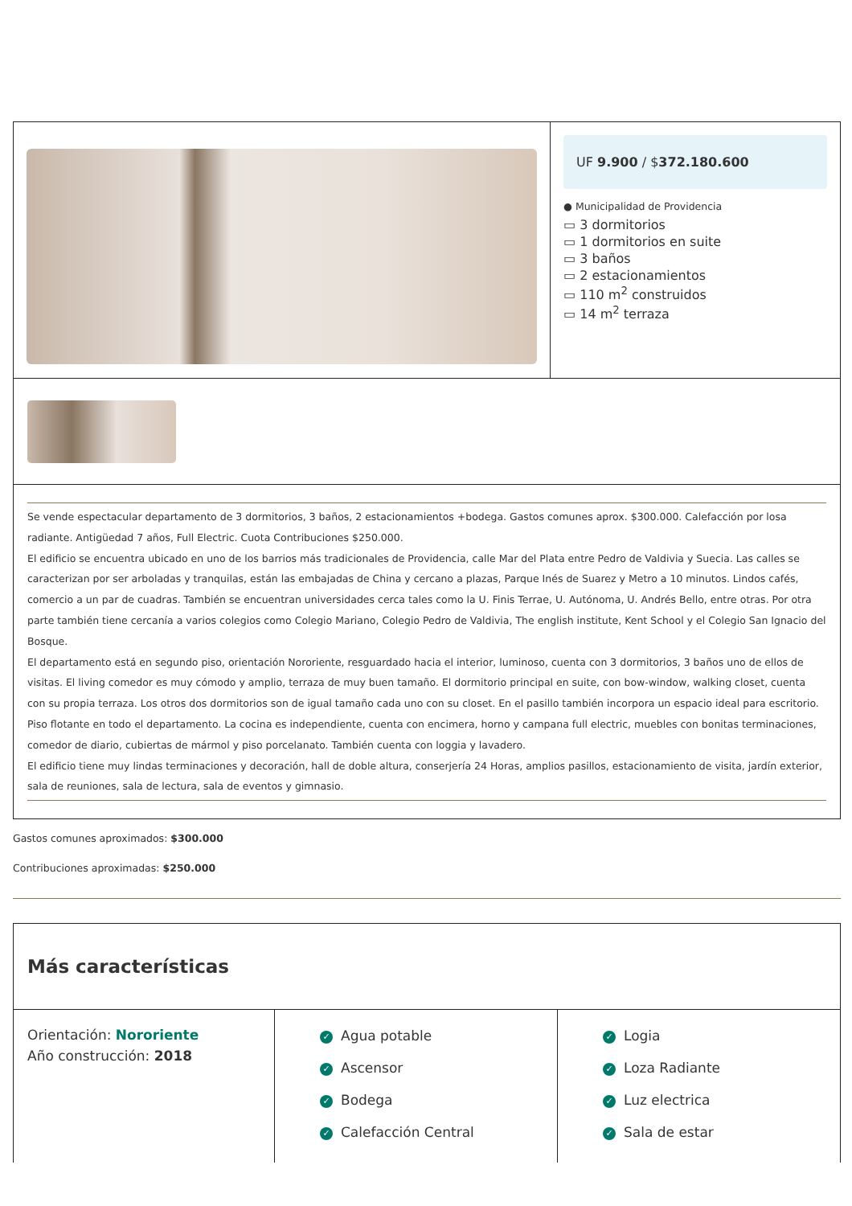UF 9.900 / $372.180.600
● Municipalidad de Providencia
▭ 3 dormitorios
▭ 1 dormitorios en suite
▭ 3 baños
▭ 2 estacionamientos
▭ 110 m<sup>2</sup> construidos
▭ 14 m<sup>2</sup> terraza
Se vende espectacular departamento de 3 dormitorios, 3 baños, 2 estacionamientos +bodega. Gastos comunes aprox. $300.000. Calefacción por losa radiante. Antigüedad 7 años, Full Electric. Cuota Contribuciones $250.000.
El edificio se encuentra ubicado en uno de los barrios más tradicionales de Providencia, calle Mar del Plata entre Pedro de Valdivia y Suecia. Las calles se caracterizan por ser arboladas y tranquilas, están las embajadas de China y cercano a plazas, Parque Inés de Suarez y Metro a 10 minutos. Lindos cafés, comercio a un par de cuadras. También se encuentran universidades cerca tales como la U. Finis Terrae, U. Autónoma, U. Andrés Bello, entre otras. Por otra parte también tiene cercanía a varios colegios como Colegio Mariano, Colegio Pedro de Valdivia, The english institute, Kent School y el Colegio San Ignacio del Bosque.
El departamento está en segundo piso, orientación Nororiente, resguardado hacia el interior, luminoso, cuenta con 3 dormitorios, 3 baños uno de ellos de visitas. El living comedor es muy cómodo y amplio, terraza de muy buen tamaño. El dormitorio principal en suite, con bow-window, walking closet, cuenta con su propia terraza. Los otros dos dormitorios son de igual tamaño cada uno con su closet. En el pasillo también incorpora un espacio ideal para escritorio. Piso flotante en todo el departamento. La cocina es independiente, cuenta con encimera, horno y campana full electric, muebles con bonitas terminaciones, comedor de diario, cubiertas de mármol y piso porcelanato. También cuenta con loggia y lavadero.
El edificio tiene muy lindas terminaciones y decoración, hall de doble altura, conserjería 24 Horas, amplios pasillos, estacionamiento de visita, jardín exterior, sala de reuniones, sala de lectura, sala de eventos y gimnasio.
Gastos comunes aproximados: $300.000
Contribuciones aproximadas: $250.000
Más características
Orientación: Nororiente
Año construcción: 2018
✓ Agua potable
✓ Ascensor
✓ Bodega
✓ Calefacción Central
✓ Logia
✓ Loza Radiante
✓ Luz electrica
✓ Sala de estar